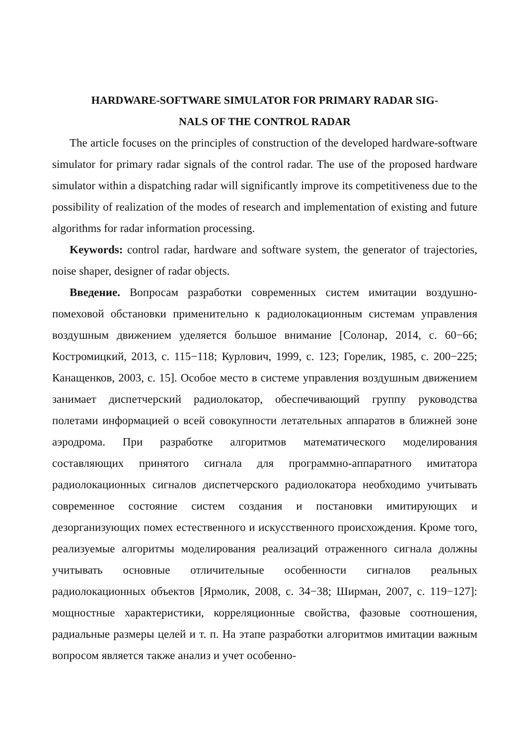HARDWARE-SOFTWARE SIMULATOR FOR PRIMARY RADAR SIG-
NALS OF THE CONTROL RADAR
The article focuses on the principles of construction of the developed hardware-software simulator for primary radar signals of the control radar. The use of the proposed hardware simulator within a dispatching radar will significantly improve its competitiveness due to the possibility of realization of the modes of research and implementation of existing and future algorithms for radar information processing.
Keywords: control radar, hardware and software system, the generator of trajectories, noise shaper, designer of radar objects.
Введение. Вопросам разработки современных систем имитации воздушно-помеховой обстановки применительно к радиолокационным системам управления воздушным движением уделяется большое внимание [Солонар, 2014, с. 60−66; Костромицкий, 2013, с. 115−118; Курлович, 1999, с. 123; Горелик, 1985, с. 200−225; Канащенков, 2003, с. 15]. Особое место в системе управления воздушным движением занимает диспетчерский радиолокатор, обеспечивающий группу руководства полетами информацией о всей совокупности летательных аппаратов в ближней зоне аэродрома. При разработке алгоритмов математического моделирования составляющих принятого сигнала для программно-аппаратного имитатора радиолокационных сигналов диспетчерского радиолокатора необходимо учитывать современное состояние систем создания и постановки имитирующих и дезорганизующих помех естественного и искусственного происхождения. Кроме того, реализуемые алгоритмы моделирования реализаций отраженного сигнала должны учитывать основные отличительные особенности сигналов реальных радиолокационных объектов [Ярмолик, 2008, с. 34−38; Ширман, 2007, с. 119−127]: мощностные характеристики, корреляционные свойства, фазовые соотношения, радиальные размеры целей и т. п. На этапе разработки алгоритмов имитации важным вопросом является также анализ и учет особенно-